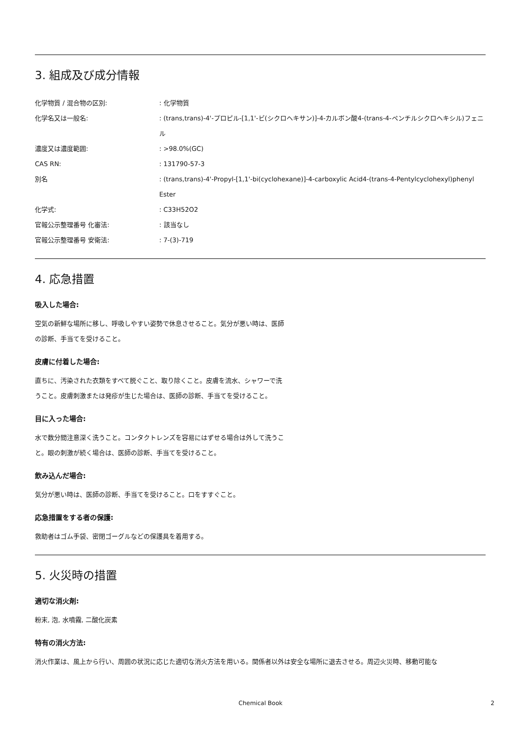3. 組成及び成分情報
| 化学物質 / 混合物の区別: | : 化学物質 |
| 化学名又は一般名: | : (trans,trans)-4'-プロピル-[1,1'-ビ(シクロヘキサン)]-4-カルボン酸4-(trans-4-ペンチルシクロヘキシル)フェニル |
| 濃度又は濃度範囲: | : >98.0%(GC) |
| CAS RN: | : 131790-57-3 |
| 別名 | : (trans,trans)-4'-Propyl-[1,1'-bi(cyclohexane)]-4-carboxylic Acid4-(trans-4-Pentylcyclohexyl)phenyl Ester |
| 化学式: | : C33H52O2 |
| 官報公示整理番号 化審法: | : 該当なし |
| 官報公示整理番号 安衛法: | : 7-(3)-719 |
4. 応急措置
吸入した場合:
空気の新鮮な場所に移し、呼吸しやすい姿勢で休息させること。気分が悪い時は、医師の診断、手当てを受けること。
皮膚に付着した場合:
直ちに、汚染された衣類をすべて脱ぐこと、取り除くこと。皮膚を流水、シャワーで洗うこと。皮膚刺激または発疹が生じた場合は、医師の診断、手当てを受けること。
目に入った場合:
水で数分間注意深く洗うこと。コンタクトレンズを容易にはずせる場合は外して洗うこと。眼の刺激が続く場合は、医師の診断、手当てを受けること。
飲み込んだ場合:
気分が悪い時は、医師の診断、手当てを受けること。口をすすぐこと。
応急措置をする者の保護:
救助者はゴム手袋、密閉ゴーグルなどの保護具を着用する。
5. 火災時の措置
適切な消火剤:
粉末, 泡, 水噴霧, 二酸化炭素
特有の消火方法:
消火作業は、風上から行い、周囲の状況に応じた適切な消火方法を用いる。関係者以外は安全な場所に退去させる。周辺火災時、移動可能な
Chemical Book 2